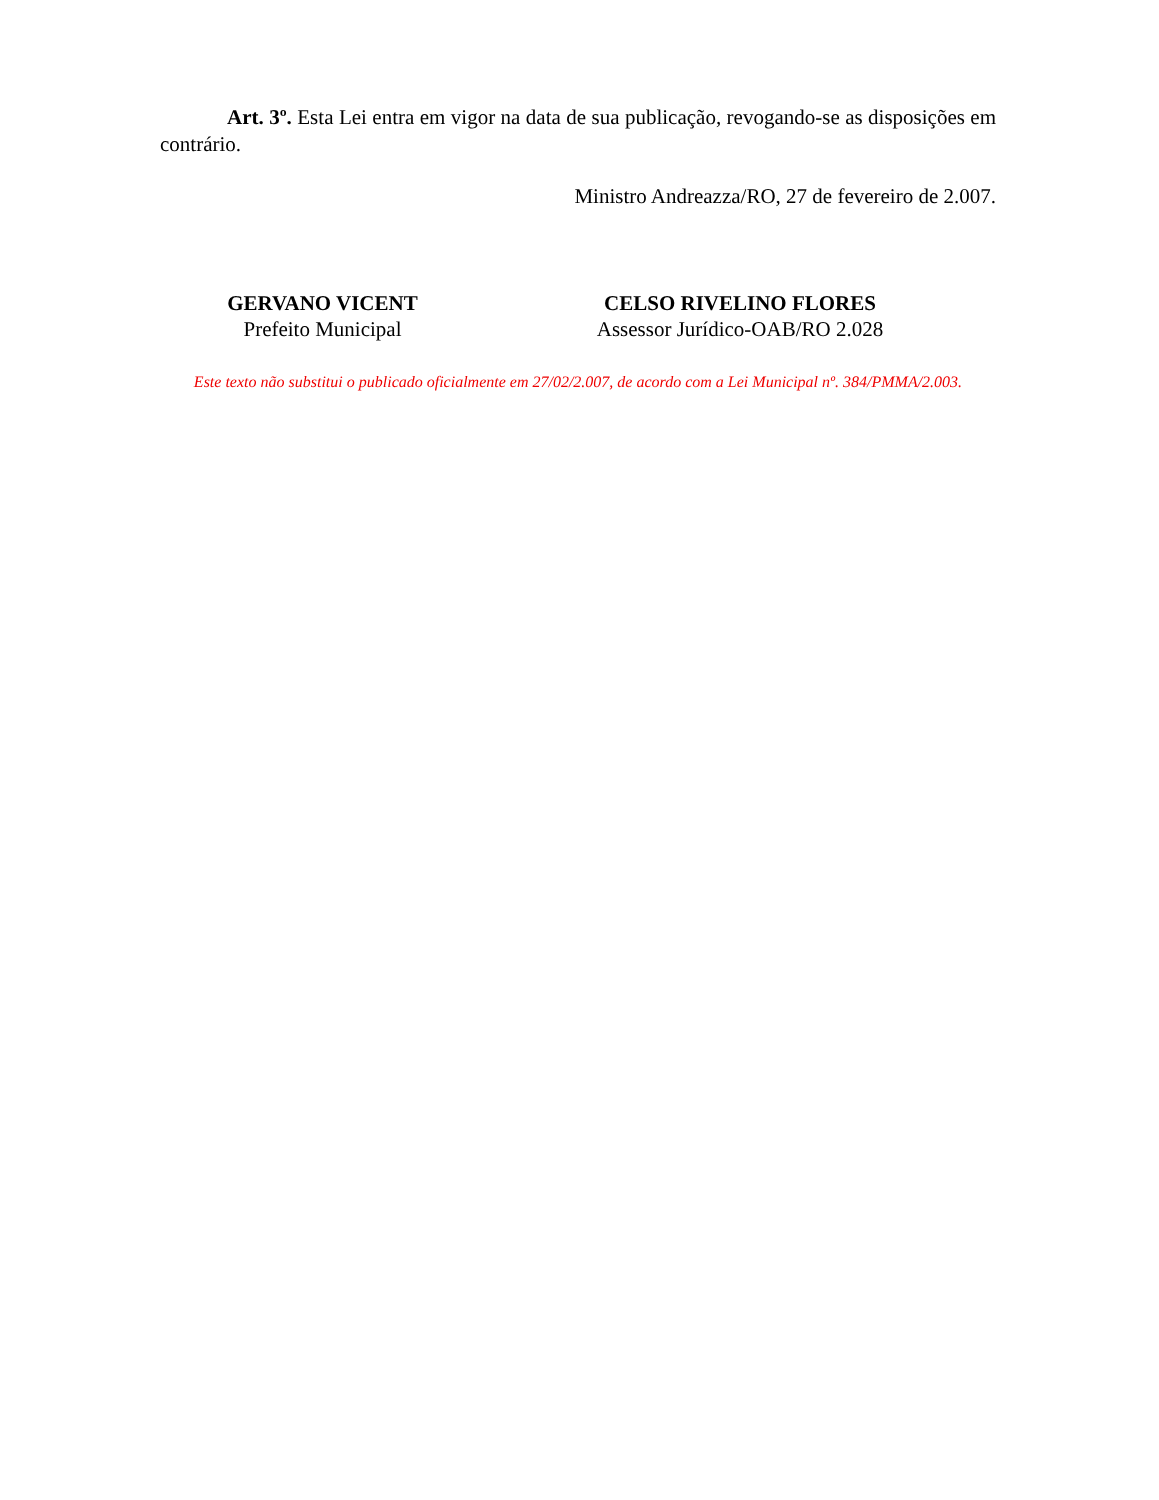Art. 3º. Esta Lei entra em vigor na data de sua publicação, revogando-se as disposições em contrário.
Ministro Andreazza/RO, 27 de fevereiro de 2.007.
GERVANO VICENT
Prefeito Municipal
CELSO RIVELINO FLORES
Assessor Jurídico-OAB/RO 2.028
Este texto não substitui o publicado oficialmente em 27/02/2.007, de acordo com a Lei Municipal nº. 384/PMMA/2.003.